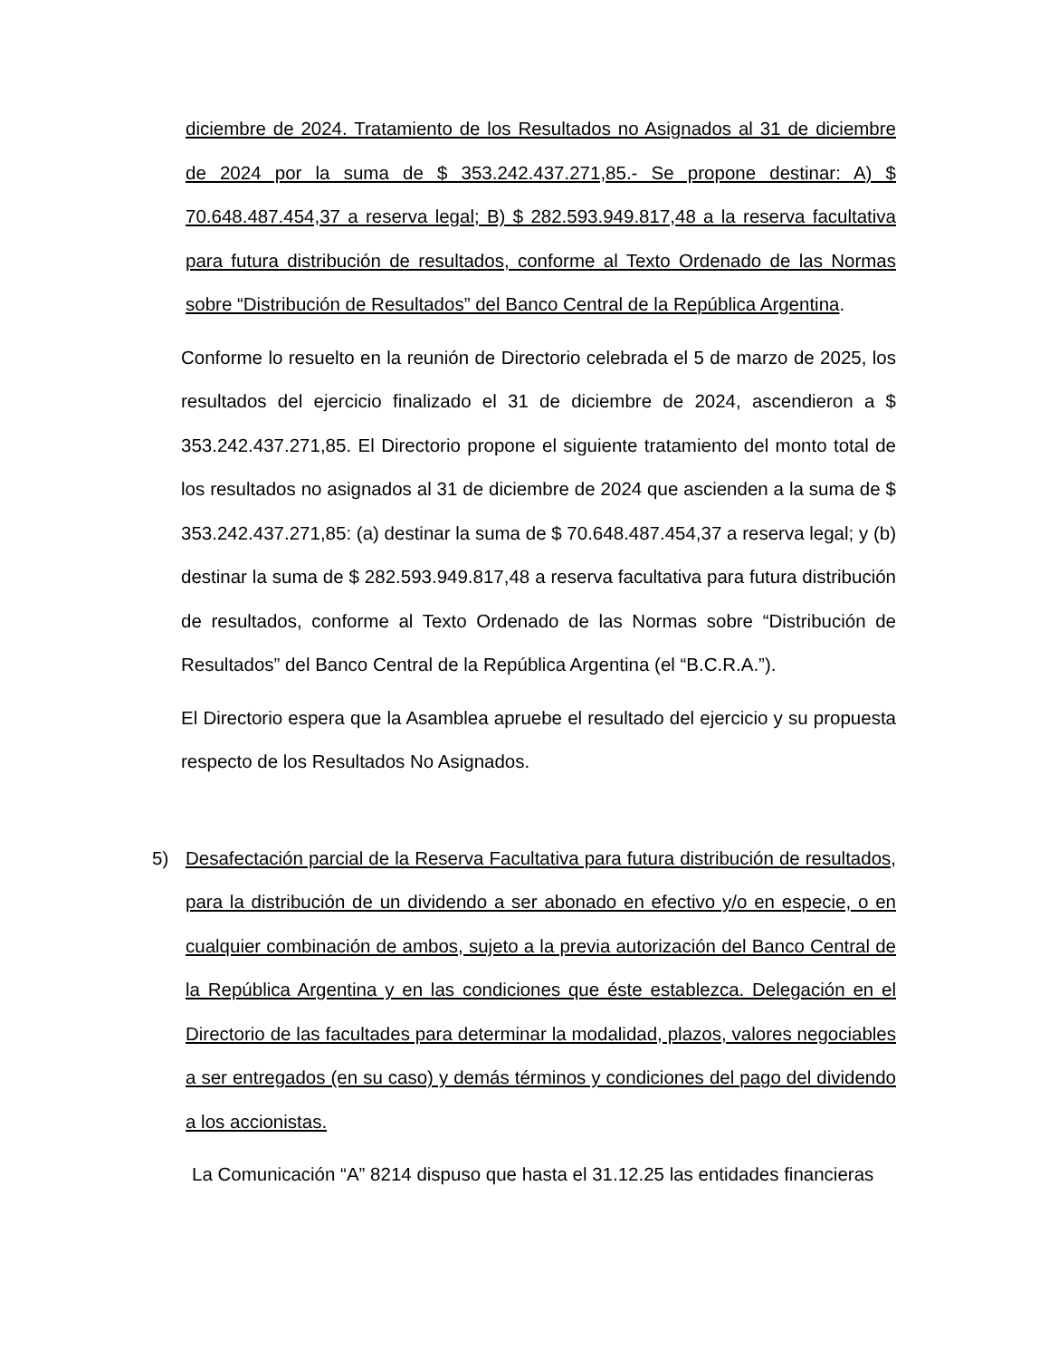diciembre de 2024. Tratamiento de los Resultados no Asignados al 31 de diciembre de 2024 por la suma de $ 353.242.437.271,85.- Se propone destinar: A) $ 70.648.487.454,37 a reserva legal; B) $ 282.593.949.817,48 a la reserva facultativa para futura distribución de resultados, conforme al Texto Ordenado de las Normas sobre “Distribución de Resultados” del Banco Central de la República Argentina.
Conforme lo resuelto en la reunión de Directorio celebrada el 5 de marzo de 2025, los resultados del ejercicio finalizado el 31 de diciembre de 2024, ascendieron a $ 353.242.437.271,85. El Directorio propone el siguiente tratamiento del monto total de los resultados no asignados al 31 de diciembre de 2024 que ascienden a la suma de $ 353.242.437.271,85: (a) destinar la suma de $ 70.648.487.454,37 a reserva legal; y (b) destinar la suma de $ 282.593.949.817,48 a reserva facultativa para futura distribución de resultados, conforme al Texto Ordenado de las Normas sobre “Distribución de Resultados” del Banco Central de la República Argentina (el “B.C.R.A.”).
El Directorio espera que la Asamblea apruebe el resultado del ejercicio y su propuesta respecto de los Resultados No Asignados.
5) Desafectación parcial de la Reserva Facultativa para futura distribución de resultados, para la distribución de un dividendo a ser abonado en efectivo y/o en especie, o en cualquier combinación de ambos, sujeto a la previa autorización del Banco Central de la República Argentina y en las condiciones que éste establezca. Delegación en el Directorio de las facultades para determinar la modalidad, plazos, valores negociables a ser entregados (en su caso) y demás términos y condiciones del pago del dividendo a los accionistas.
La Comunicación “A” 8214 dispuso que hasta el 31.12.25 las entidades financieras